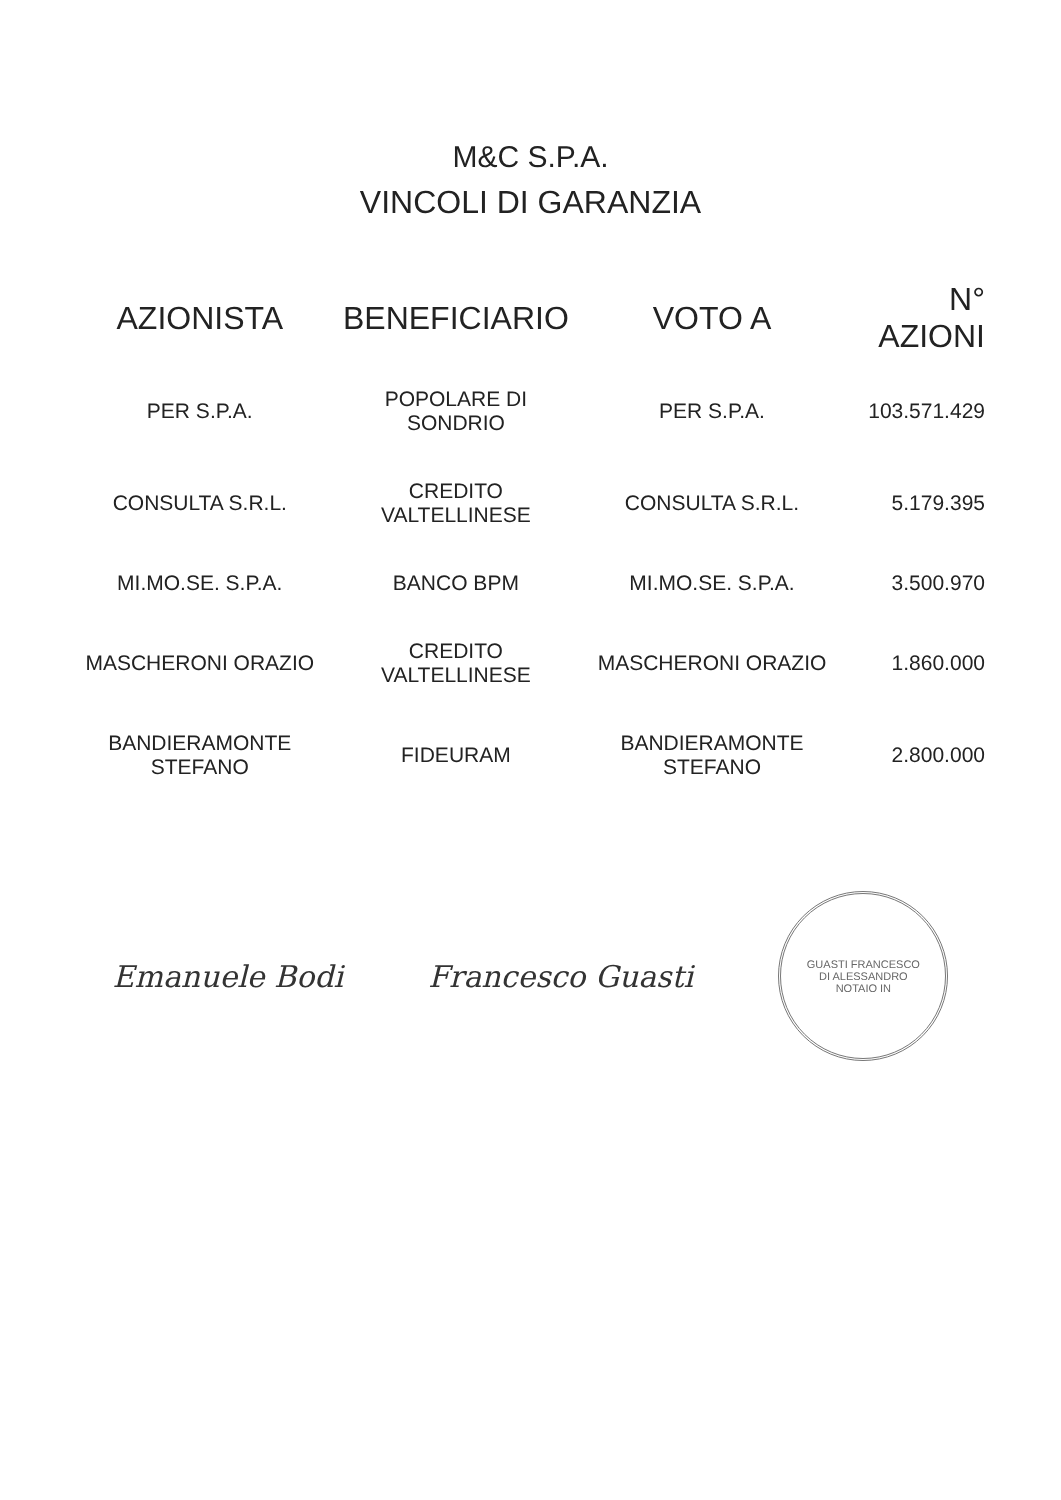M&C S.P.A.
VINCOLI DI GARANZIA
| AZIONISTA | BENEFICIARIO | VOTO A | N° AZIONI |
| --- | --- | --- | --- |
| PER S.P.A. | POPOLARE DI SONDRIO | PER S.P.A. | 103.571.429 |
| CONSULTA S.R.L. | CREDITO VALTELLINESE | CONSULTA S.R.L. | 5.179.395 |
| MI.MO.SE. S.P.A. | BANCO BPM | MI.MO.SE. S.P.A. | 3.500.970 |
| MASCHERONI ORAZIO | CREDITO VALTELLINESE | MASCHERONI ORAZIO | 1.860.000 |
| BANDIERAMONTE STEFANO | FIDEURAM | BANDIERAMONTE STEFANO | 2.800.000 |
Emanuele Bodi Francesco Guasti
GUASTI FRANCESCO DI ALESSANDRO NOTAIO IN